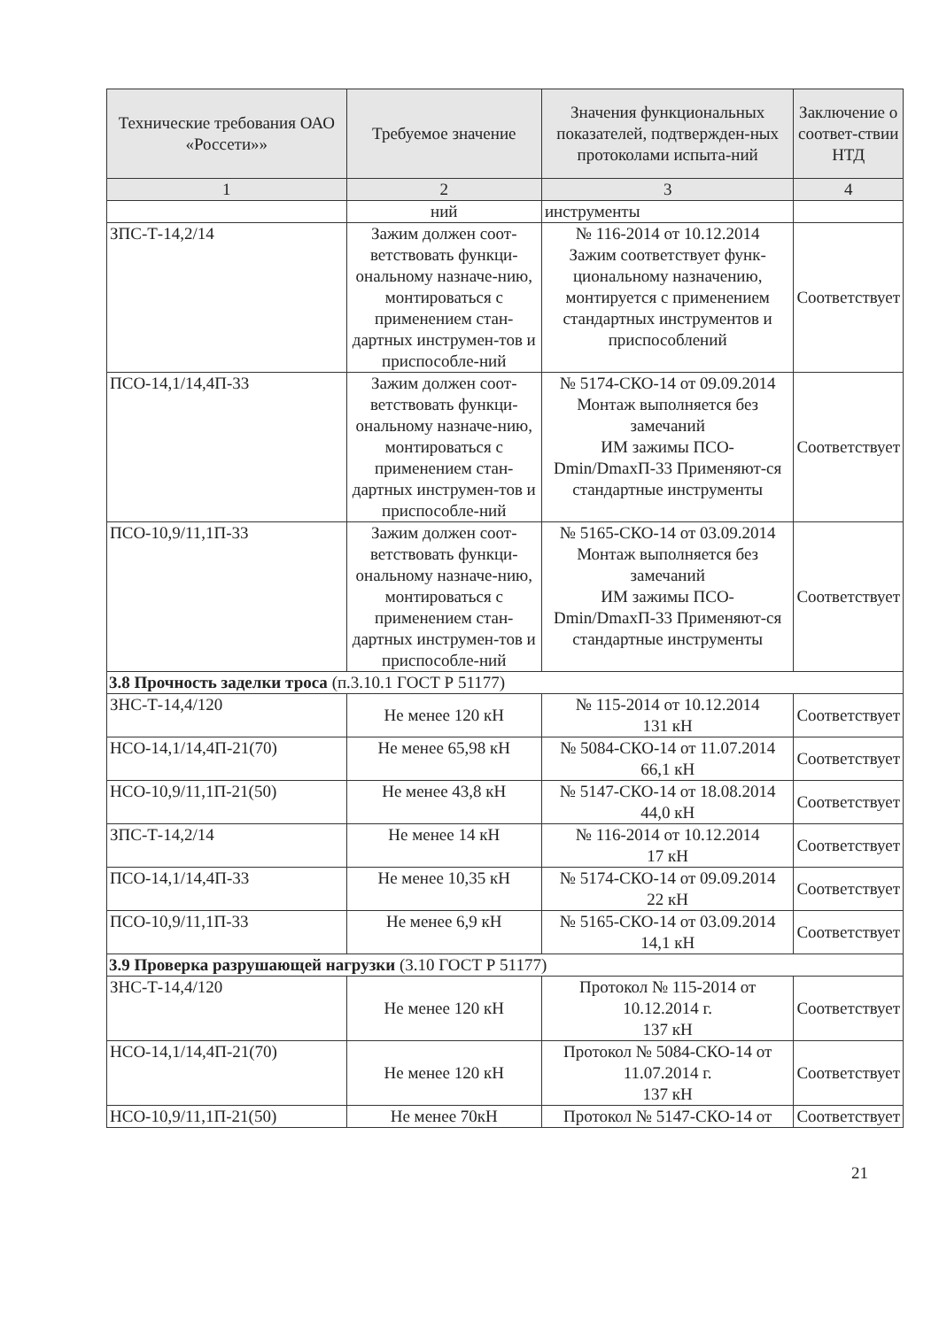| Технические требования ОАО «Россети»» | Требуемое значение | Значения функциональных показателей, подтвержден-ных протоколами испыта-ний | Заключение о соответ-ствии НТД |
| --- | --- | --- | --- |
| 1 | 2 | 3 | 4 |
| | ний | инструменты | |
| ЗПС-Т-14,2/14 | Зажим должен соот-ветствовать функци-ональному назначе-нию, монтироваться с применением стан-дартных инструмен-тов и приспособле-ний | № 116-2014 от 10.12.2014 Зажим соответствует функ-циональному назначению, монтируется с применением стандартных инструментов и приспособлений | Соответствует |
| ПСО-14,1/14,4П-33 | Зажим должен соот-ветствовать функци-ональному назначе-нию, монтироваться с применением стан-дартных инструмен-тов и приспособле-ний | № 5174-СКО-14 от 09.09.2014 Монтаж выполняется без замечаний ИМ зажимы ПСО-Dmin/DmaxП-33 Применяют-ся стандартные инструменты | Соответствует |
| ПСО-10,9/11,1П-33 | Зажим должен соот-ветствовать функци-ональному назначе-нию, монтироваться с применением стан-дартных инструмен-тов и приспособле-ний | № 5165-СКО-14 от 03.09.2014 Монтаж выполняется без замечаний ИМ зажимы ПСО-Dmin/DmaxП-33 Применяют-ся стандартные инструменты | Соответствует |
| 3.8 Прочность заделки троса (п.3.10.1 ГОСТ Р 51177) | | | |
| ЗНС-Т-14,4/120 | Не менее 120 кН | № 115-2014 от 10.12.2014 131 кН | Соответствует |
| НСО-14,1/14,4П-21(70) | Не менее 65,98 кН | № 5084-СКО-14 от 11.07.2014 66,1 кН | Соответствует |
| НСО-10,9/11,1П-21(50) | Не менее 43,8 кН | № 5147-СКО-14 от 18.08.2014 44,0 кН | Соответствует |
| ЗПС-Т-14,2/14 | Не менее 14 кН | № 116-2014 от 10.12.2014 17 кН | Соответствует |
| ПСО-14,1/14,4П-33 | Не менее 10,35 кН | № 5174-СКО-14 от 09.09.2014 22 кН | Соответствует |
| ПСО-10,9/11,1П-33 | Не менее 6,9 кН | № 5165-СКО-14 от 03.09.2014 14,1 кН | Соответствует |
| 3.9 Проверка разрушающей нагрузки (3.10 ГОСТ Р 51177) | | | |
| ЗНС-Т-14,4/120 | Не менее 120 кН | Протокол № 115-2014 от 10.12.2014 г. 137 кН | Соответствует |
| НСО-14,1/14,4П-21(70) | Не менее 120 кН | Протокол № 5084-СКО-14 от 11.07.2014 г. 137 кН | Соответствует |
| НСО-10,9/11,1П-21(50) | Не менее 70кН | Протокол № 5147-СКО-14 от | Соответствует |
21